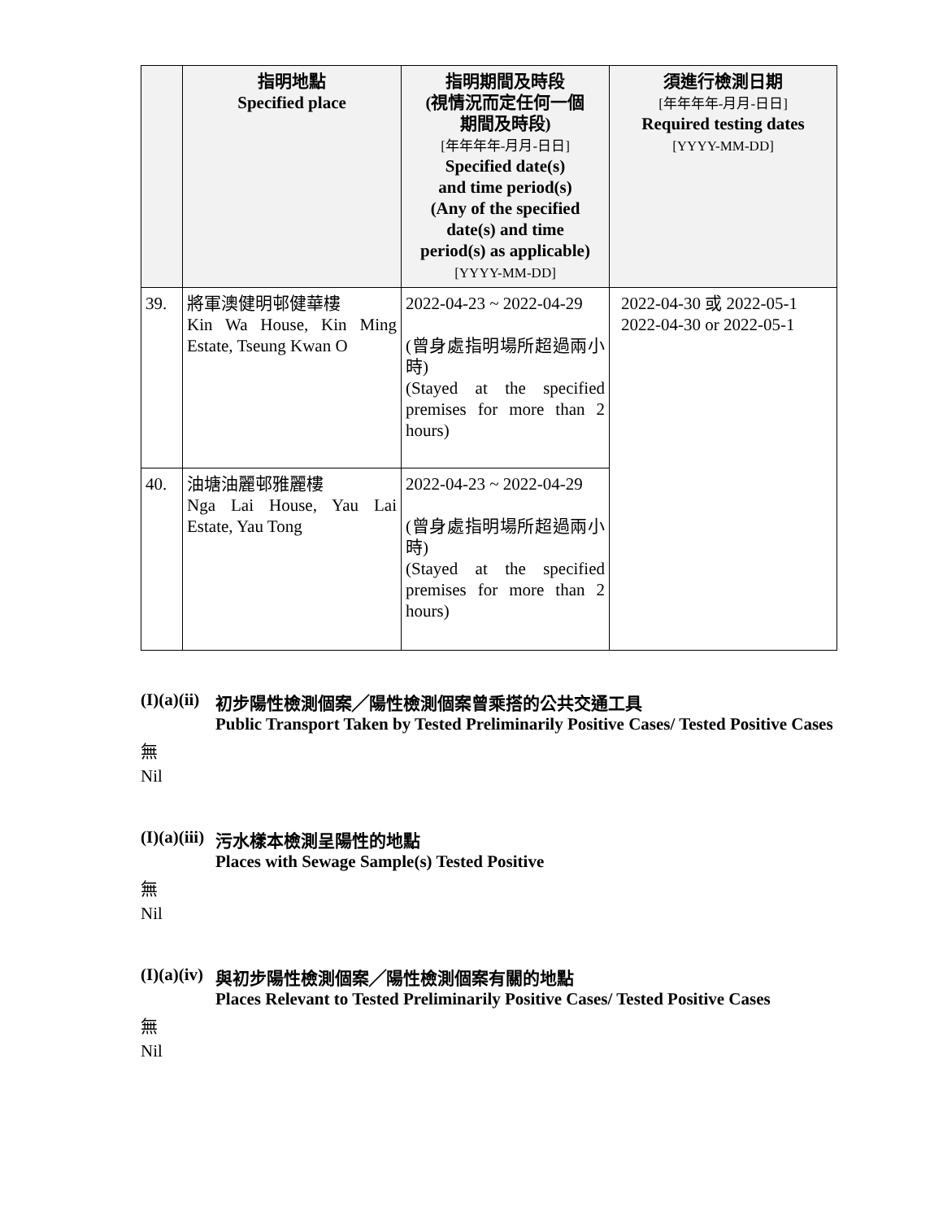| | 指明地點 Specified place | 指明期間及時段 (視情況而定任何一個 期間及時段) [年年年年-月月-日日] Specified date(s) and time period(s) (Any of the specified date(s) and time period(s) as applicable) [YYYY-MM-DD] | 須進行檢測日期 [年年年年-月月-日日] Required testing dates [YYYY-MM-DD] |
| --- | --- | --- | --- |
| 39. | 將軍澳健明邨健華樓 Kin Wa House, Kin Ming Estate, Tseung Kwan O | 2022-04-23 ~ 2022-04-29 (曾身處指明場所超過兩小時) (Stayed at the specified premises for more than 2 hours) | 2022-04-30 或 2022-05-1 2022-04-30 or 2022-05-1 |
| 40. | 油塘油麗邨雅麗樓 Nga Lai House, Yau Lai Estate, Yau Tong | 2022-04-23 ~ 2022-04-29 (曾身處指明場所超過兩小時) (Stayed at the specified premises for more than 2 hours) | |
(I)(a)(ii) 初步陽性檢測個案╱陽性檢測個案曾乘搭的公共交通工具
Public Transport Taken by Tested Preliminarily Positive Cases/ Tested Positive Cases
無
Nil
(I)(a)(iii) 污水樣本檢測呈陽性的地點
Places with Sewage Sample(s) Tested Positive
無
Nil
(I)(a)(iv) 與初步陽性檢測個案╱陽性檢測個案有關的地點
Places Relevant to Tested Preliminarily Positive Cases/ Tested Positive Cases
無
Nil